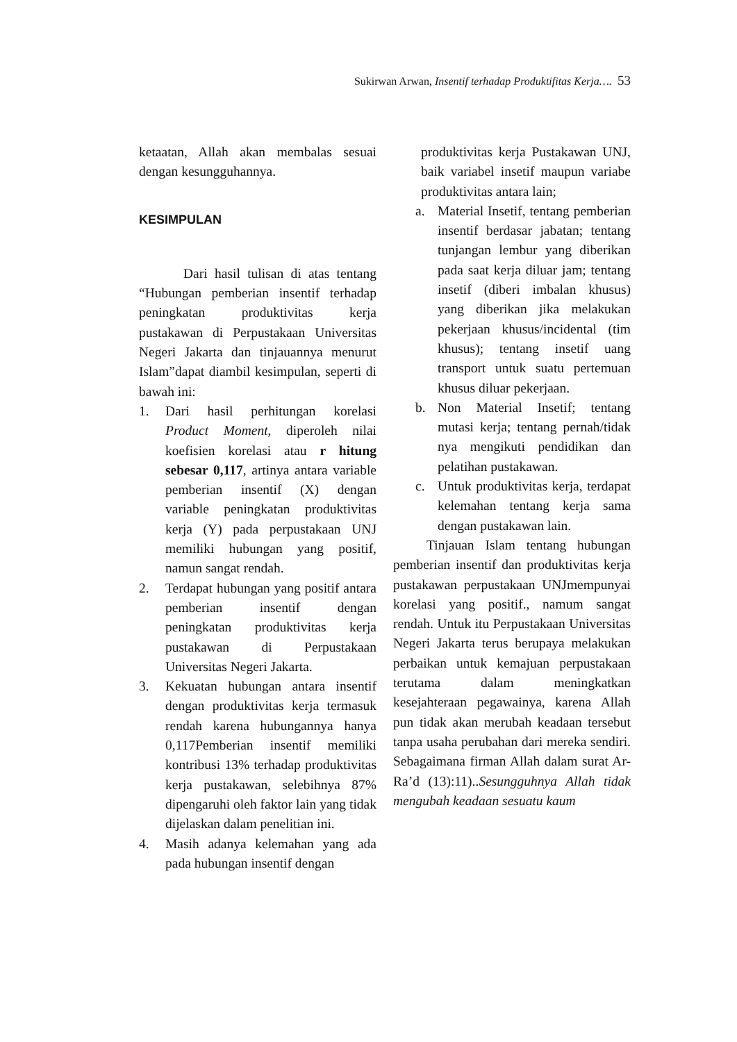Sukirwan Arwan, Insentif terhadap Produktifitas Kerja…. 53
ketaatan, Allah akan membalas sesuai dengan kesungguhannya.
KESIMPULAN
Dari hasil tulisan di atas tentang “Hubungan pemberian insentif terhadap peningkatan produktivitas kerja pustakawan di Perpustakaan Universitas Negeri Jakarta dan tinjauannya menurut Islam”dapat diambil kesimpulan, seperti di bawah ini:
1. Dari hasil perhitungan korelasi Product Moment, diperoleh nilai koefisien korelasi atau r hitung sebesar 0,117, artinya antara variable pemberian insentif (X) dengan variable peningkatan produktivitas kerja (Y) pada perpustakaan UNJ memiliki hubungan yang positif, namun sangat rendah.
2. Terdapat hubungan yang positif antara pemberian insentif dengan peningkatan produktivitas kerja pustakawan di Perpustakaan Universitas Negeri Jakarta.
3. Kekuatan hubungan antara insentif dengan produktivitas kerja termasuk rendah karena hubungannya hanya 0,117Pemberian insentif memiliki kontribusi 13% terhadap produktivitas kerja pustakawan, selebihnya 87% dipengaruhi oleh faktor lain yang tidak dijelaskan dalam penelitian ini.
4. Masih adanya kelemahan yang ada pada hubungan insentif dengan
produktivitas kerja Pustakawan UNJ, baik variabel insetif maupun variabe produktivitas antara lain;
a. Material Insetif, tentang pemberian insentif berdasar jabatan; tentang tunjangan lembur yang diberikan pada saat kerja diluar jam; tentang insetif (diberi imbalan khusus) yang diberikan jika melakukan pekerjaan khusus/incidental (tim khusus); tentang insetif uang transport untuk suatu pertemuan khusus diluar pekerjaan.
b. Non Material Insetif; tentang mutasi kerja; tentang pernah/tidak nya mengikuti pendidikan dan pelatihan pustakawan.
c. Untuk produktivitas kerja, terdapat kelemahan tentang kerja sama dengan pustakawan lain.
Tinjauan Islam tentang hubungan pemberian insentif dan produktivitas kerja pustakawan perpustakaan UNJmempunyai korelasi yang positif., namum sangat rendah. Untuk itu Perpustakaan Universitas Negeri Jakarta terus berupaya melakukan perbaikan untuk kemajuan perpustakaan terutama dalam meningkatkan kesejahteraan pegawainya, karena Allah pun tidak akan merubah keadaan tersebut tanpa usaha perubahan dari mereka sendiri. Sebagaimana firman Allah dalam surat Ar-Ra’d (13):11)..Sesungguhnya Allah tidak mengubah keadaan sesuatu kaum